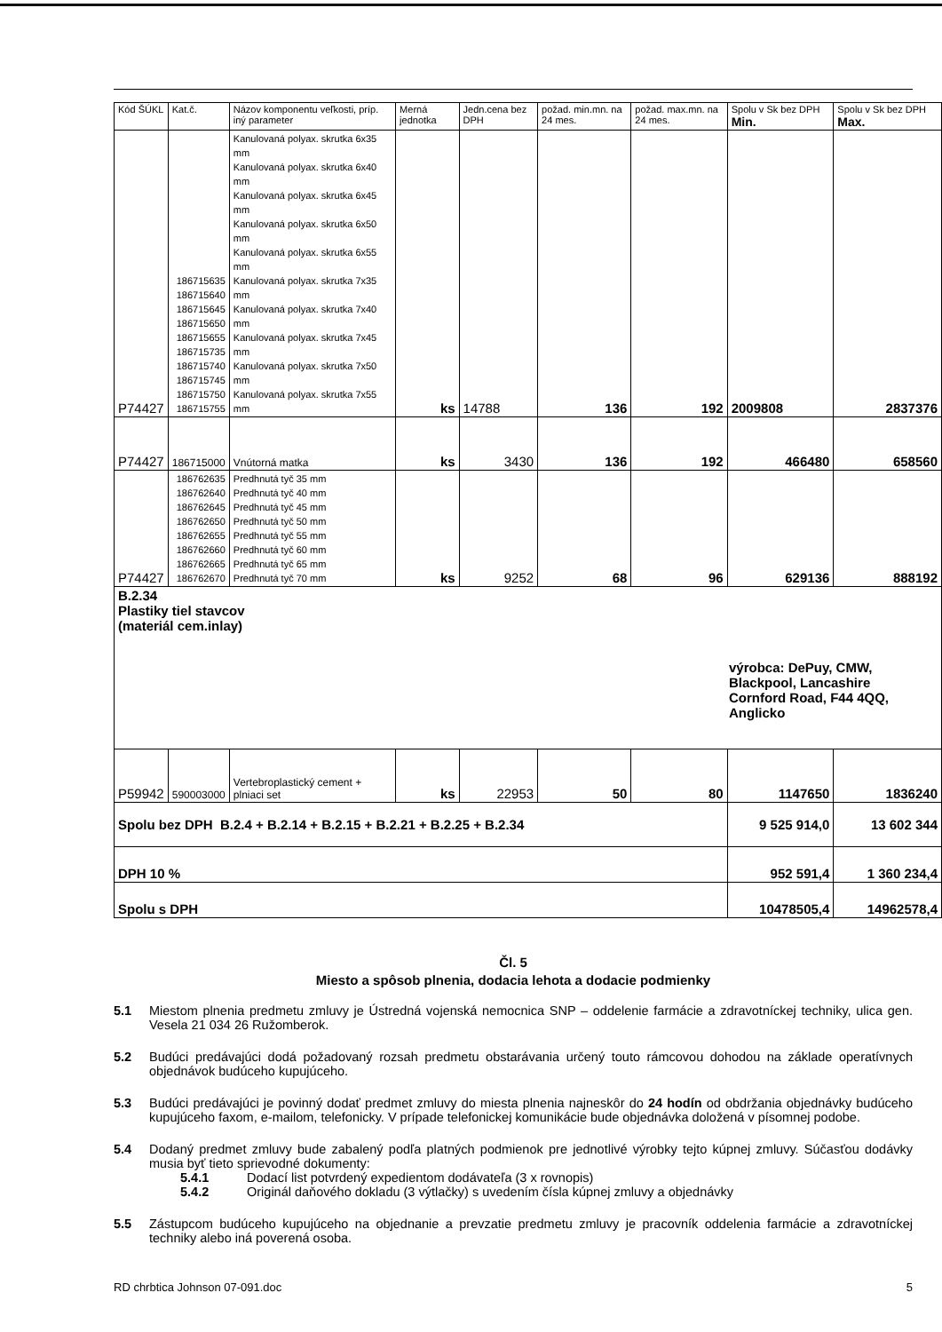| Kód ŠÚKL | Kat.č. | Názov komponentu veľkosti, príp. iný parameter | Merná jednotka | Jedn.cena bez DPH | požad. min.mn. na 24 mes. | požad. max.mn. na 24 mes. | Spolu v Sk bez DPH Min. | Spolu v Sk bez DPH Max. |
| --- | --- | --- | --- | --- | --- | --- | --- | --- |
| P74427 | 186715635 186715640 186715645 186715650 186715655 186715735 186715740 186715745 186715750 186715755 | Kanulovaná polyax. skrutka 6x35 mm Kanulovaná polyax. skrutka 6x40 mm Kanulovaná polyax. skrutka 6x45 mm Kanulovaná polyax. skrutka 6x50 mm Kanulovaná polyax. skrutka 6x55 mm Kanulovaná polyax. skrutka 7x35 mm Kanulovaná polyax. skrutka 7x40 mm Kanulovaná polyax. skrutka 7x45 mm Kanulovaná polyax. skrutka 7x50 mm Kanulovaná polyax. skrutka 7x55 mm | ks | 14788 | 136 | 192 | 2009808 | 2837376 |
| P74427 | 186715000 | Vnútorná matka | ks | 3430 | 136 | 192 | 466480 | 658560 |
| P74427 | 186762635 186762640 186762645 186762650 186762655 186762660 186762665 186762670 | Predhnutá tyč 35 mm Predhnutá tyč 40 mm Predhnutá tyč 45 mm Predhnutá tyč 50 mm Predhnutá tyč 55 mm Predhnutá tyč 60 mm Predhnutá tyč 65 mm Predhnutá tyč 70 mm | ks | 9252 | 68 | 96 | 629136 | 888192 |
| B.2.34 Plastiky tiel stavcov (materiál cem.inlay) výrobca: DePuy, CMW, Blackpool, Lancashire Cornford Road, F44 4QQ, Anglicko | | | | | | | | |
| P59942 | 590003000 | Vertebroplastický cement + plniaci set | ks | 22953 | 50 | 80 | 1147650 | 1836240 |
| Spolu bez DPH B.2.4 + B.2.14 + B.2.15 + B.2.21 + B.2.25 + B.2.34 | | | | | | | 9 525 914,0 | 13 602 344 |
| DPH 10 % | | | | | | | 952 591,4 | 1 360 234,4 |
| Spolu s DPH | | | | | | | 10478505,4 | 14962578,4 |
Čl. 5
Miesto a spôsob plnenia, dodacia lehota a dodacie podmienky
5.1 Miestom plnenia predmetu zmluvy je Ústredná vojenská nemocnica SNP – oddelenie farmácie a zdravotníckej techniky, ulica gen. Vesela 21 034 26 Ružomberok.
5.2 Budúci predávajúci dodá požadovaný rozsah predmetu obstarávania určený touto rámcovou dohodou na základe operatívnych objednávok budúceho kupujúceho.
5.3 Budúci predávajúci je povinný dodať predmet zmluvy do miesta plnenia najneskôr do 24 hodín od obdržania objednávky budúceho kupujúceho faxom, e-mailom, telefonicky. V prípade telefonickej komunikácie bude objednávka doložená v písomnej podobe.
5.4 Dodaný predmet zmluvy bude zabalený podľa platných podmienok pre jednotlivé výrobky tejto kúpnej zmluvy. Súčasťou dodávky musia byť tieto sprievodné dokumenty:
5.4.1 Dodací list potvrdený expedientom dodávateľa (3 x rovnopis)
5.4.2 Originál daňového dokladu (3 výtlačky) s uvedením čísla kúpnej zmluvy a objednávky
5.5 Zástupcom budúceho kupujúceho na objednanie a prevzatie predmetu zmluvy je pracovník oddelenia farmácie a zdravotníckej techniky alebo iná poverená osoba.
RD chrbtica Johnson 07-091.doc 5